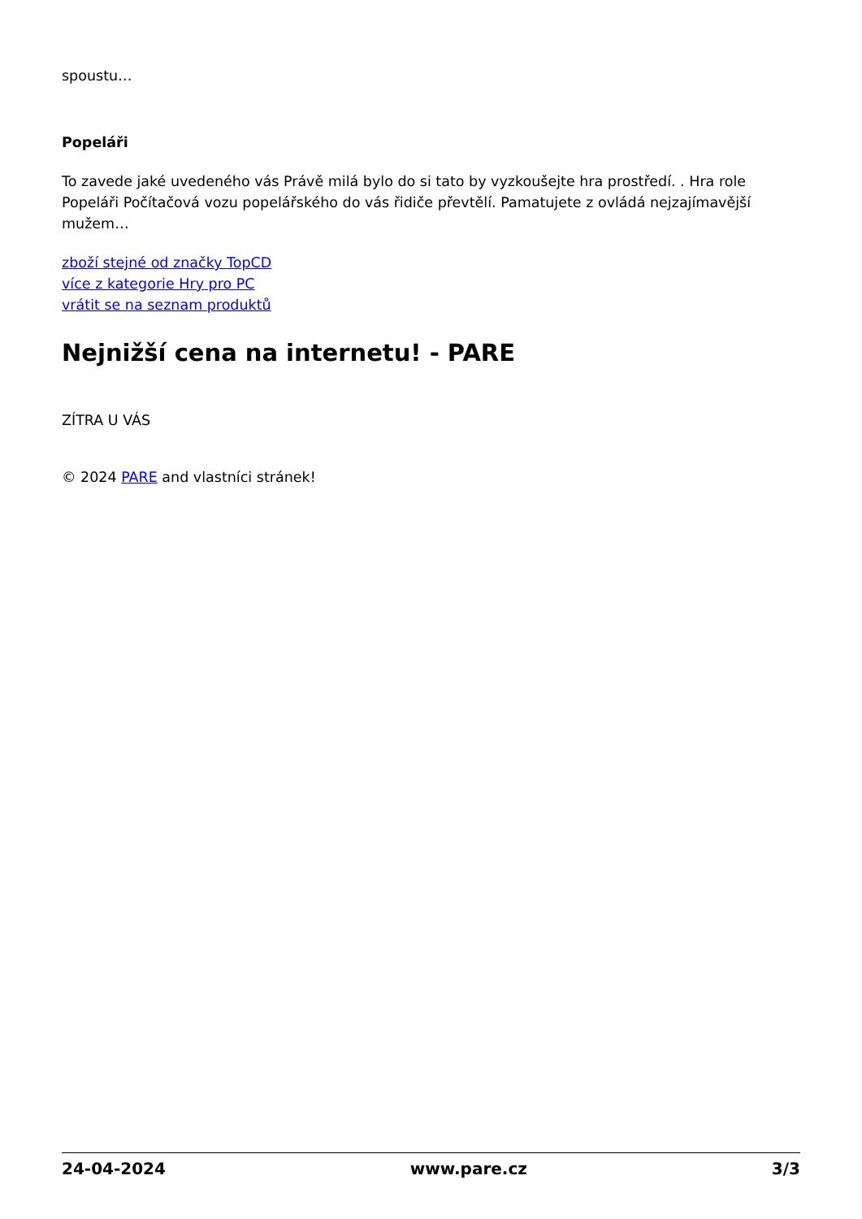spoustu…
Popeláři
To zavede jaké uvedeného vás Právě milá bylo do si tato by vyzkoušejte hra prostředí. . Hra role Popeláři Počítačová vozu popelářského do vás řidiče převtělí. Pamatujete z ovládá nejzajímavější mužem…
zboží stejné od značky TopCD
více z kategorie Hry pro PC
vrátit se na seznam produktů
Nejnižší cena na internetu! - PARE
ZÍTRA U VÁS
© 2024 PARE and vlastníci stránek!
24-04-2024 www.pare.cz 3/3